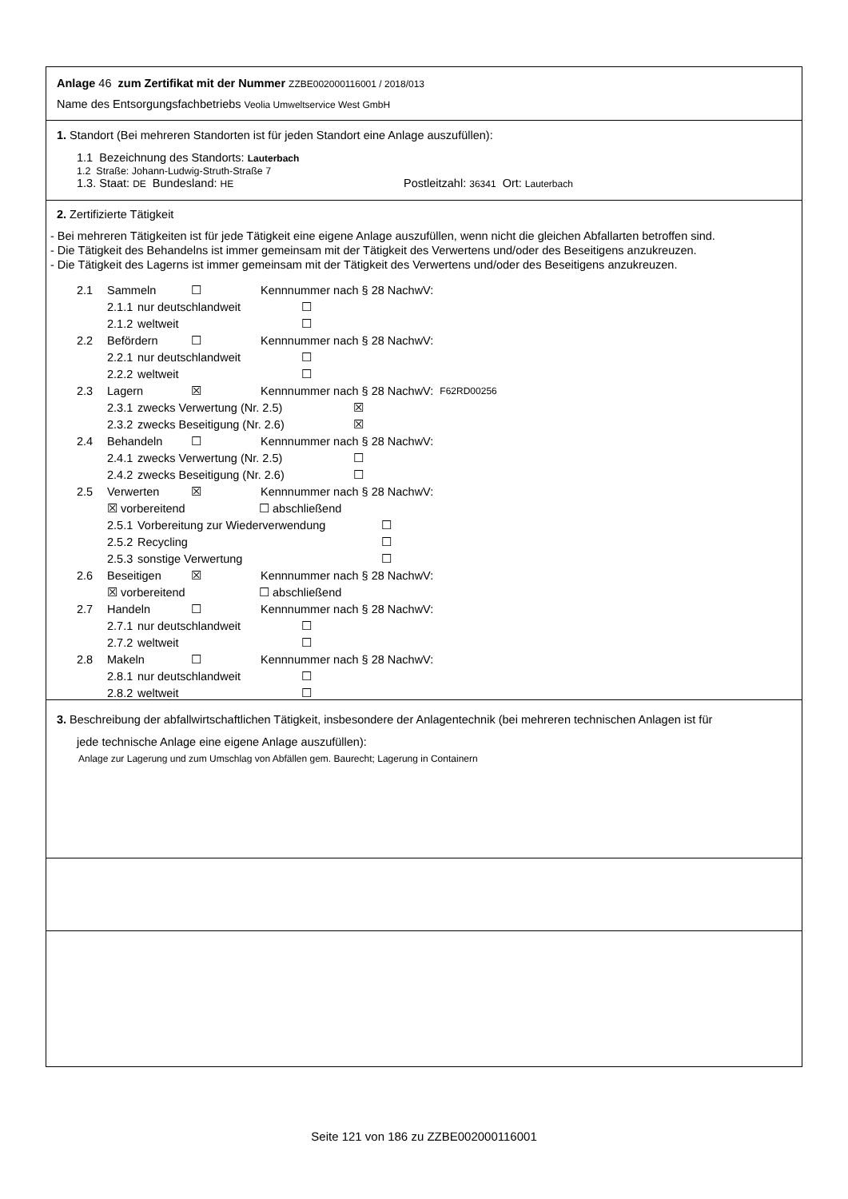Anlage 46 zum Zertifikat mit der Nummer ZZBE002000116001 / 2018/013
Name des Entsorgungsfachbetriebs Veolia Umweltservice West GmbH
1. Standort (Bei mehreren Standorten ist für jeden Standort eine Anlage auszufüllen):
1.1 Bezeichnung des Standorts: Lauterbach
1.2 Straße: Johann-Ludwig-Struth-Straße 7
1.3. Staat: DE Bundesland: HE Postleitzahl: 36341 Ort: Lauterbach
2. Zertifizierte Tätigkeit
- Bei mehreren Tätigkeiten ist für jede Tätigkeit eine eigene Anlage auszufüllen, wenn nicht die gleichen Abfallarten betroffen sind.
- Die Tätigkeit des Behandelns ist immer gemeinsam mit der Tätigkeit des Verwertens und/oder des Beseitigens anzukreuzen.
- Die Tätigkeit des Lagerns ist immer gemeinsam mit der Tätigkeit des Verwertens und/oder des Beseitigens anzukreuzen.
2.1 Sammeln ☐ Kennnummer nach § 28 NachwV:
2.1.1 nur deutschlandweit ☐
2.1.2 weltweit ☐
2.2 Befördern ☐ Kennnummer nach § 28 NachwV:
2.2.1 nur deutschlandweit ☐
2.2.2 weltweit ☐
2.3 Lagern ☒ Kennnummer nach § 28 NachwV: F62RD00256
2.3.1 zwecks Verwertung (Nr. 2.5) ☒
2.3.2 zwecks Beseitigung (Nr. 2.6) ☒
2.4 Behandeln ☐ Kennnummer nach § 28 NachwV:
2.4.1 zwecks Verwertung (Nr. 2.5) ☐
2.4.2 zwecks Beseitigung (Nr. 2.6) ☐
2.5 Verwerten ☒ Kennnummer nach § 28 NachwV:
☒ vorbereitend ☐ abschließend
2.5.1 Vorbereitung zur Wiederverwendung ☐
2.5.2 Recycling ☐
2.5.3 sonstige Verwertung ☐
2.6 Beseitigen ☒ Kennnummer nach § 28 NachwV:
☒ vorbereitend ☐ abschließend
2.7 Handeln ☐ Kennnummer nach § 28 NachwV:
2.7.1 nur deutschlandweit ☐
2.7.2 weltweit ☐
2.8 Makeln ☐ Kennnummer nach § 28 NachwV:
2.8.1 nur deutschlandweit ☐
2.8.2 weltweit ☐
3. Beschreibung der abfallwirtschaftlichen Tätigkeit, insbesondere der Anlagentechnik (bei mehreren technischen Anlagen ist für
jede technische Anlage eine eigene Anlage auszufüllen):
Anlage zur Lagerung und zum Umschlag von Abfällen gem. Baurecht; Lagerung in Containern
Seite 121 von 186 zu ZZBE002000116001